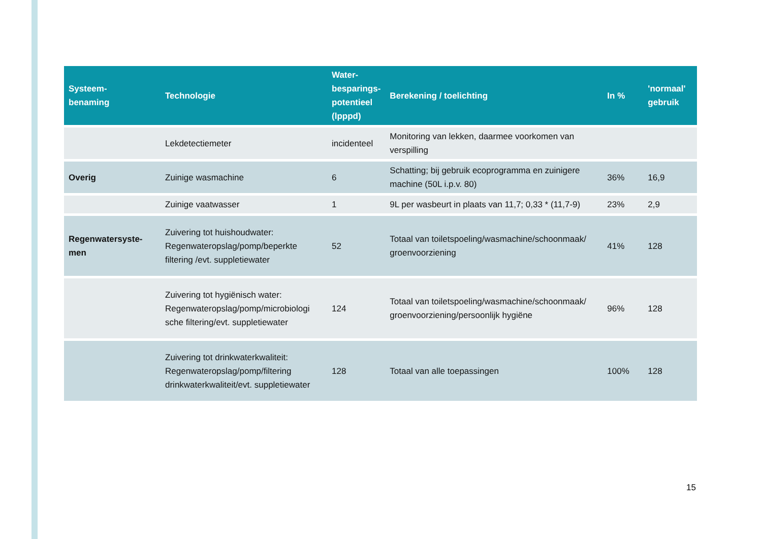| Systeem- benaming | Technologie | Water- besparings- potentieel (lpppd) | Berekening / toelichting | In % | 'normaal' gebruik |
| --- | --- | --- | --- | --- | --- |
| | Lekdetectiemeter | incidenteel | Monitoring van lekken, daarmee voorkomen van verspilling | | |
| Overig | Zuinige wasmachine | 6 | Schatting; bij gebruik ecoprogramma en zuinigere machine (50L i.p.v. 80) | 36% | 16,9 |
| | Zuinige vaatwasser | 1 | 9L per wasbeurt in plaats van 11,7; 0,33 * (11,7-9) | 23% | 2,9 |
| Regenwatersyste- men | Zuivering tot huishoudwater: Regenwateropslag/pomp/beperkte filtering /evt. suppletiewater | 52 | Totaal van toiletspoeling/wasmachine/schoonmaak/ groenvoorziening | 41% | 128 |
| | Zuivering tot hygiënisch water: Regenwateropslag/pomp/microbiologi sche filtering/evt. suppletiewater | 124 | Totaal van toiletspoeling/wasmachine/schoonmaak/ groenvoorziening/persoonlijk hygiëne | 96% | 128 |
| | Zuivering tot drinkwaterkwaliteit: Regenwateropslag/pomp/filtering drinkwaterkwaliteit/evt. suppletiewater | 128 | Totaal van alle toepassingen | 100% | 128 |
15